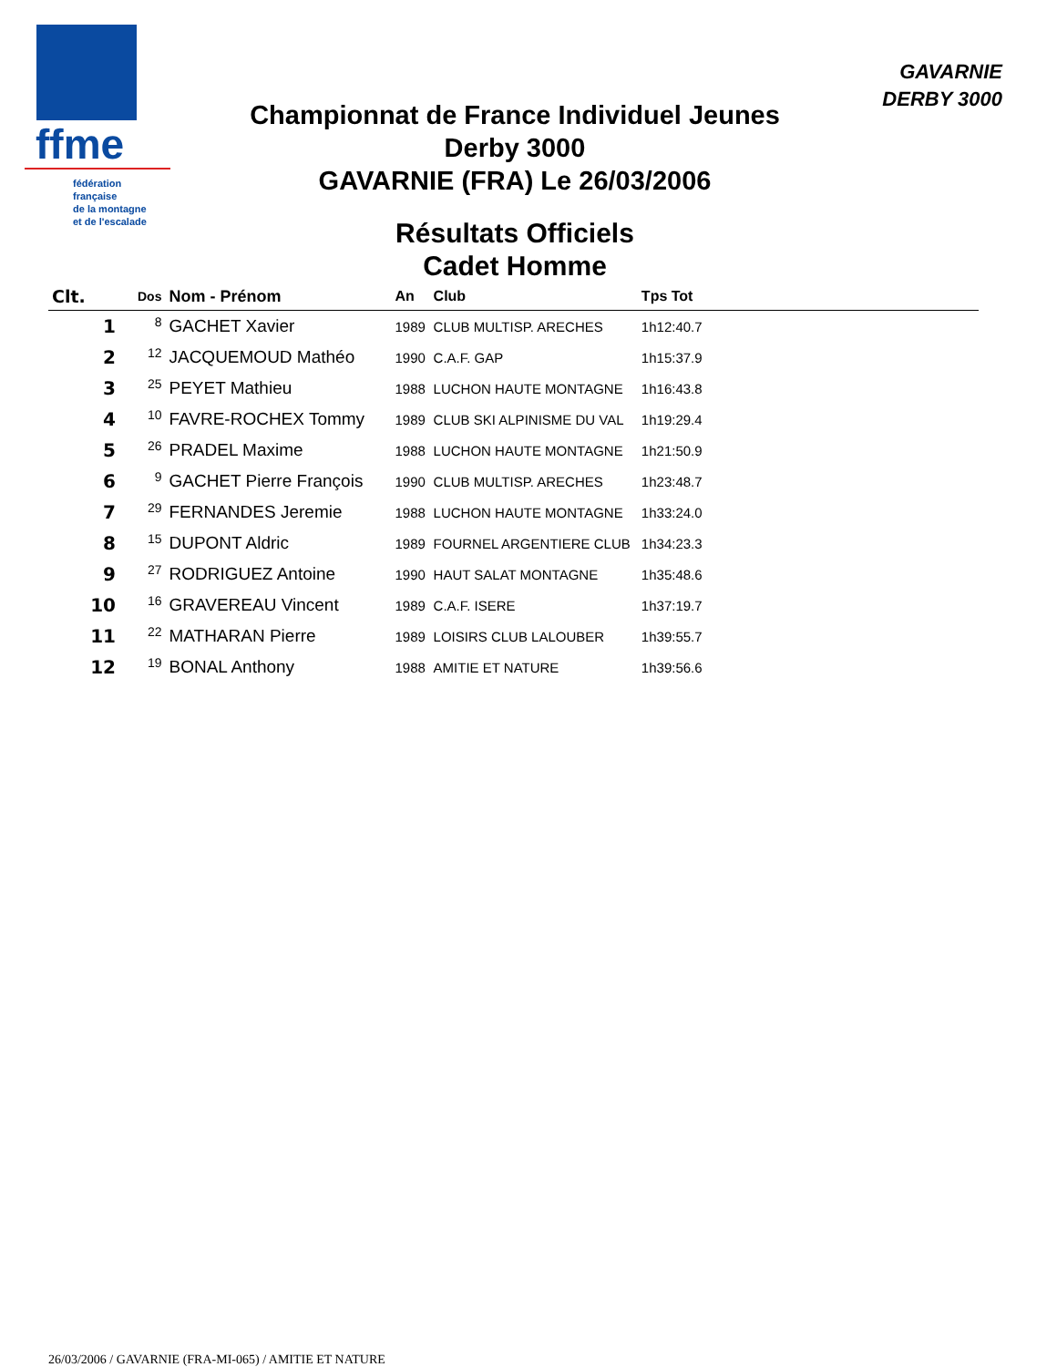ffme
fédération
française
de la montagne
et de l'escalade
GAVARNIE
DERBY 3000
Championnat de France Individuel Jeunes
Derby 3000
GAVARNIE (FRA) Le 26/03/2006
Résultats Officiels
Cadet Homme
| Clt. | Dos | Nom - Prénom | An | Club | Tps Tot | |
| --- | --- | --- | --- | --- | --- | --- |
| 1 | 8 | GACHET Xavier | 1989 | CLUB MULTISP. ARECHES | 1h12:40.7 | |
| 2 | 12 | JACQUEMOUD Mathéo | 1990 | C.A.F. GAP | 1h15:37.9 | |
| 3 | 25 | PEYET Mathieu | 1988 | LUCHON HAUTE MONTAGNE | 1h16:43.8 | |
| 4 | 10 | FAVRE-ROCHEX Tommy | 1989 | CLUB SKI ALPINISME DU VAL | 1h19:29.4 | |
| 5 | 26 | PRADEL Maxime | 1988 | LUCHON HAUTE MONTAGNE | 1h21:50.9 | |
| 6 | 9 | GACHET Pierre François | 1990 | CLUB MULTISP. ARECHES | 1h23:48.7 | |
| 7 | 29 | FERNANDES Jeremie | 1988 | LUCHON HAUTE MONTAGNE | 1h33:24.0 | |
| 8 | 15 | DUPONT Aldric | 1989 | FOURNEL ARGENTIERE CLUB | 1h34:23.3 | |
| 9 | 27 | RODRIGUEZ Antoine | 1990 | HAUT SALAT MONTAGNE | 1h35:48.6 | |
| 10 | 16 | GRAVEREAU Vincent | 1989 | C.A.F. ISERE | 1h37:19.7 | |
| 11 | 22 | MATHARAN Pierre | 1989 | LOISIRS CLUB LALOUBER | 1h39:55.7 | |
| 12 | 19 | BONAL Anthony | 1988 | AMITIE ET NATURE | 1h39:56.6 | |
26/03/2006 / GAVARNIE (FRA-MI-065) / AMITIE ET NATURE